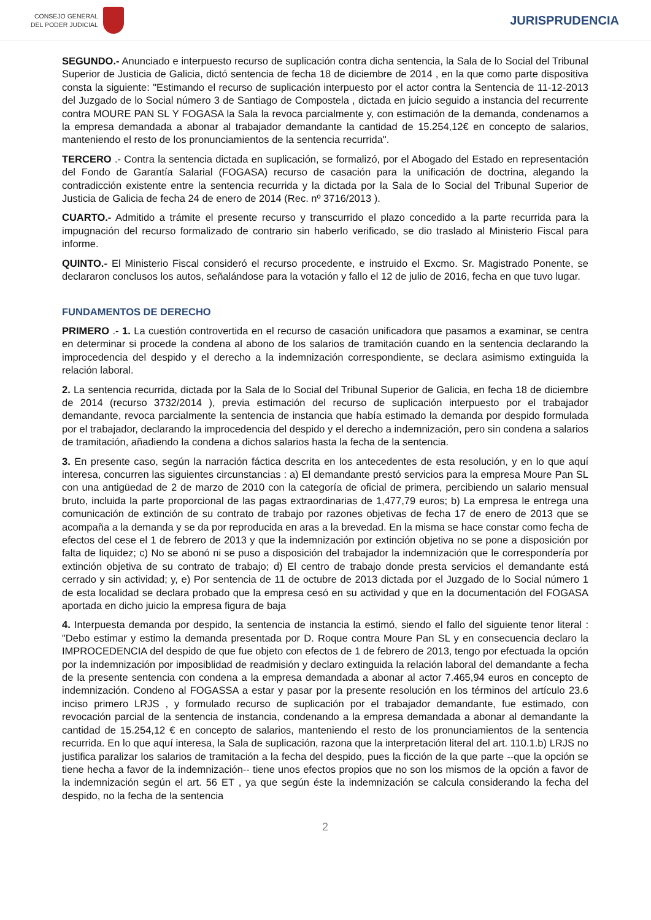CONSEJO GENERAL
DEL PODER JUDICIAL
JURISPRUDENCIA
SEGUNDO.- Anunciado e interpuesto recurso de suplicación contra dicha sentencia, la Sala de lo Social del Tribunal Superior de Justicia de Galicia, dictó sentencia de fecha 18 de diciembre de 2014 , en la que como parte dispositiva consta la siguiente: "Estimando el recurso de suplicación interpuesto por el actor contra la Sentencia de 11-12-2013 del Juzgado de lo Social número 3 de Santiago de Compostela , dictada en juicio seguido a instancia del recurrente contra MOURE PAN SL Y FOGASA la Sala la revoca parcialmente y, con estimación de la demanda, condenamos a la empresa demandada a abonar al trabajador demandante la cantidad de 15.254,12€ en concepto de salarios, manteniendo el resto de los pronunciamientos de la sentencia recurrida".
TERCERO .- Contra la sentencia dictada en suplicación, se formalizó, por el Abogado del Estado en representación del Fondo de Garantía Salarial (FOGASA) recurso de casación para la unificación de doctrina, alegando la contradicción existente entre la sentencia recurrida y la dictada por la Sala de lo Social del Tribunal Superior de Justicia de Galicia de fecha 24 de enero de 2014 (Rec. nº 3716/2013 ).
CUARTO.- Admitido a trámite el presente recurso y transcurrido el plazo concedido a la parte recurrida para la impugnación del recurso formalizado de contrario sin haberlo verificado, se dio traslado al Ministerio Fiscal para informe.
QUINTO.- El Ministerio Fiscal consideró el recurso procedente, e instruido el Excmo. Sr. Magistrado Ponente, se declararon conclusos los autos, señalándose para la votación y fallo el 12 de julio de 2016, fecha en que tuvo lugar.
FUNDAMENTOS DE DERECHO
PRIMERO .- 1. La cuestión controvertida en el recurso de casación unificadora que pasamos a examinar, se centra en determinar si procede la condena al abono de los salarios de tramitación cuando en la sentencia declarando la improcedencia del despido y el derecho a la indemnización correspondiente, se declara asimismo extinguida la relación laboral.
2. La sentencia recurrida, dictada por la Sala de lo Social del Tribunal Superior de Galicia, en fecha 18 de diciembre de 2014 (recurso 3732/2014 ), previa estimación del recurso de suplicación interpuesto por el trabajador demandante, revoca parcialmente la sentencia de instancia que había estimado la demanda por despido formulada por el trabajador, declarando la improcedencia del despido y el derecho a indemnización, pero sin condena a salarios de tramitación, añadiendo la condena a dichos salarios hasta la fecha de la sentencia.
3. En presente caso, según la narración fáctica descrita en los antecedentes de esta resolución, y en lo que aquí interesa, concurren las siguientes circunstancias : a) El demandante prestó servicios para la empresa Moure Pan SL con una antigüedad de 2 de marzo de 2010 con la categoría de oficial de primera, percibiendo un salario mensual bruto, incluida la parte proporcional de las pagas extraordinarias de 1,477,79 euros; b) La empresa le entrega una comunicación de extinción de su contrato de trabajo por razones objetivas de fecha 17 de enero de 2013 que se acompaña a la demanda y se da por reproducida en aras a la brevedad. En la misma se hace constar como fecha de efectos del cese el 1 de febrero de 2013 y que la indemnización por extinción objetiva no se pone a disposición por falta de liquidez; c) No se abonó ni se puso a disposición del trabajador la indemnización que le correspondería por extinción objetiva de su contrato de trabajo; d) El centro de trabajo donde presta servicios el demandante está cerrado y sin actividad; y, e) Por sentencia de 11 de octubre de 2013 dictada por el Juzgado de lo Social número 1 de esta localidad se declara probado que la empresa cesó en su actividad y que en la documentación del FOGASA aportada en dicho juicio la empresa figura de baja
4. Interpuesta demanda por despido, la sentencia de instancia la estimó, siendo el fallo del siguiente tenor literal : "Debo estimar y estimo la demanda presentada por D. Roque contra Moure Pan SL y en consecuencia declaro la IMPROCEDENCIA del despido de que fue objeto con efectos de 1 de febrero de 2013, tengo por efectuada la opción por la indemnización por imposiblidad de readmisión y declaro extinguida la relación laboral del demandante a fecha de la presente sentencia con condena a la empresa demandada a abonar al actor 7.465,94 euros en concepto de indemnización. Condeno al FOGASSA a estar y pasar por la presente resolución en los términos del artículo 23.6 inciso primero LRJS , y formulado recurso de suplicación por el trabajador demandante, fue estimado, con revocación parcial de la sentencia de instancia, condenando a la empresa demandada a abonar al demandante la cantidad de 15.254,12 € en concepto de salarios, manteniendo el resto de los pronunciamientos de la sentencia recurrida. En lo que aquí interesa, la Sala de suplicación, razona que la interpretación literal del art. 110.1.b) LRJS no justifica paralizar los salarios de tramitación a la fecha del despido, pues la ficción de la que parte --que la opción se tiene hecha a favor de la indemnización-- tiene unos efectos propios que no son los mismos de la opción a favor de la indemnización según el art. 56 ET , ya que según éste la indemnización se calcula considerando la fecha del despido, no la fecha de la sentencia
2